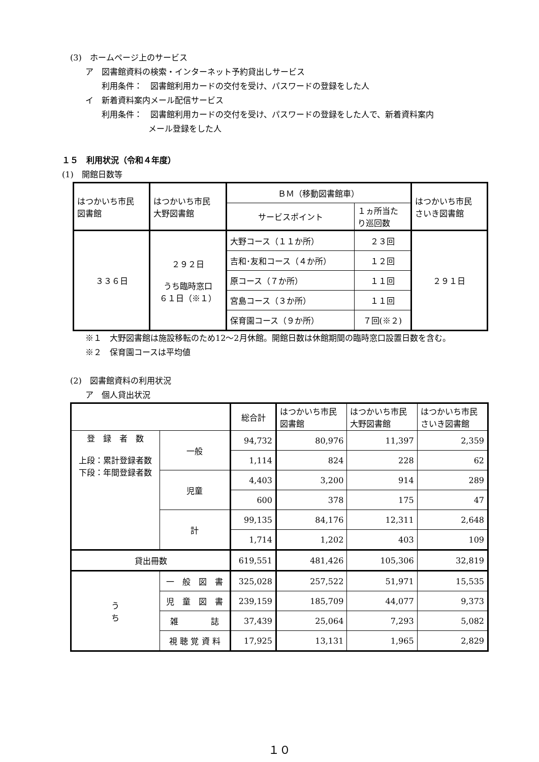(3)　ホームページ上のサービス
ア　図書館資料の検索・インターネット予約貸出しサービス
利用条件：　図書館利用カードの交付を受け、パスワードの登録をした人
イ　新着資料案内メール配信サービス
利用条件：　図書館利用カードの交付を受け、パスワードの登録をした人で、新着資料案内
メール登録をした人
１５　利用状況（令和４年度）
(1)　開館日数等
| はつかいち市民 図書館 | はつかいち市民 大野図書館 | ＢＭ（移動図書館車） | | はつかいち市民 さいき図書館 |
| | | サービスポイント | １ヵ所当た り巡回数 | |
| ３３６日 | ２９２日 うち臨時窓口 ６１日（※１） | 大野コース（１１か所） | ２３回 | ２９１日 |
| | | 吉和･友和コース（４か所） | １２回 | |
| | | 原コース（７か所） | １１回 | |
| | | 宮島コース（３か所） | １１回 | |
| | | 保育園コース（９か所） | ７回(※２) | |
※１　大野図書館は施設移転のため12～2月休館。開館日数は休館期間の臨時窓口設置日数を含む。
※２　保育園コースは平均値
(2)　図書館資料の利用状況
ア　個人貸出状況
| | | 総合計 | はつかいち市民 図書館 | はつかいち市民 大野図書館 | はつかいち市民 さいき図書館 |
| 登 録 者 数 上段：累計登録者数 下段：年間登録者数 | 一般 | 94,732 | 80,976 | 11,397 | 2,359 |
| | | 1,114 | 824 | 228 | 62 |
| | 児童 | 4,403 | 3,200 | 914 | 289 |
| | | 600 | 378 | 175 | 47 |
| | 計 | 99,135 | 84,176 | 12,311 | 2,648 |
| | | 1,714 | 1,202 | 403 | 109 |
| 貸出冊数 | | 619,551 | 481,426 | 105,306 | 32,819 |
| う ち | 一 般 図 書 | 325,028 | 257,522 | 51,971 | 15,535 |
| | 児 童 図 書 | 239,159 | 185,709 | 44,077 | 9,373 |
| | 雑 誌 | 37,439 | 25,064 | 7,293 | 5,082 |
| | 視 聴 覚 資 料 | 17,925 | 13,131 | 1,965 | 2,829 |
１０